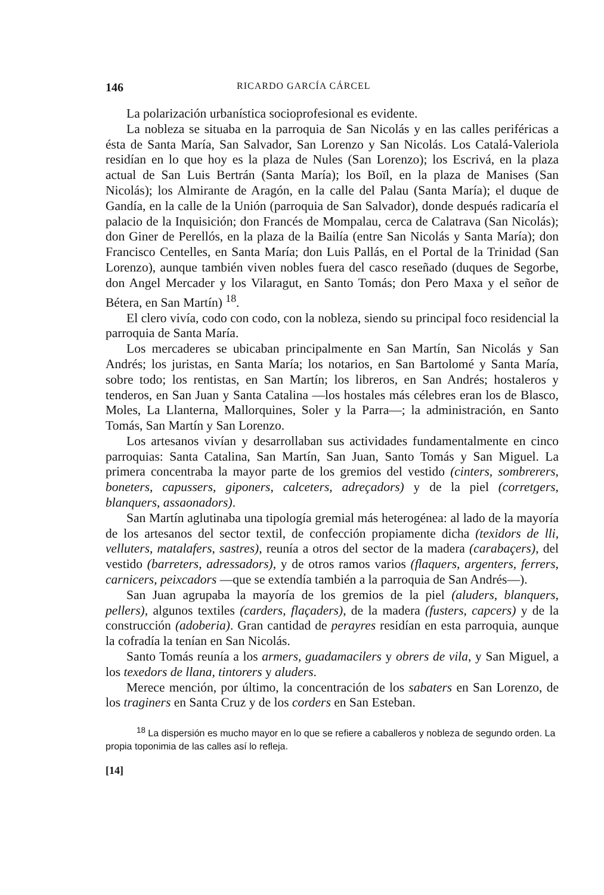146 RICARDO GARCÍA CÁRCEL
La polarización urbanística socioprofesional es evidente.
La nobleza se situaba en la parroquia de San Nicolás y en las calles periféricas a ésta de Santa María, San Salvador, San Lorenzo y San Nicolás. Los Catalá-Valeriola residían en lo que hoy es la plaza de Nules (San Lorenzo); los Escrivá, en la plaza actual de San Luis Bertrán (Santa María); los Boïl, en la plaza de Manises (San Nicolás); los Almirante de Aragón, en la calle del Palau (Santa María); el duque de Gandía, en la calle de la Unión (parroquia de San Salvador), donde después radicaría el palacio de la Inquisición; don Francés de Mompalau, cerca de Calatrava (San Nicolás); don Giner de Perellós, en la plaza de la Bailía (entre San Nicolás y Santa María); don Francisco Centelles, en Santa María; don Luis Pallás, en el Portal de la Trinidad (San Lorenzo), aunque también viven nobles fuera del casco reseñado (duques de Segorbe, don Angel Mercader y los Vilaragut, en Santo Tomás; don Pero Maxa y el señor de Bétera, en San Martín) <sup>18</sup>.
El clero vivía, codo con codo, con la nobleza, siendo su principal foco residencial la parroquia de Santa María.
Los mercaderes se ubicaban principalmente en San Martín, San Nicolás y San Andrés; los juristas, en Santa María; los notarios, en San Bartolomé y Santa María, sobre todo; los rentistas, en San Martín; los libreros, en San Andrés; hostaleros y tenderos, en San Juan y Santa Catalina —los hostales más célebres eran los de Blasco, Moles, La Llanterna, Mallorquines, Soler y la Parra—; la administración, en Santo Tomás, San Martín y San Lorenzo.
Los artesanos vivían y desarrollaban sus actividades fundamentalmente en cinco parroquias: Santa Catalina, San Martín, San Juan, Santo Tomás y San Miguel. La primera concentraba la mayor parte de los gremios del vestido (cinters, sombrerers, boneters, capussers, giponers, calceters, adreçadors) y de la piel (corretgers, blanquers, assaonadors).
San Martín aglutinaba una tipología gremial más heterogénea: al lado de la mayoría de los artesanos del sector textil, de confección propiamente dicha (texidors de lli, velluters, matalafers, sastres), reunía a otros del sector de la madera (carabaçers), del vestido (barreters, adressadors), y de otros ramos varios (flaquers, argenters, ferrers, carnicers, peixcadors —que se extendía también a la parroquia de San Andrés—).
San Juan agrupaba la mayoría de los gremios de la piel (aluders, blanquers, pellers), algunos textiles (carders, flaçaders), de la madera (fusters, capcers) y de la construcción (adoberia). Gran cantidad de perayres residían en esta parroquia, aunque la cofradía la tenían en San Nicolás.
Santo Tomás reunía a los armers, guadamacilers y obrers de vila, y San Miguel, a los texedors de llana, tintorers y aluders.
Merece mención, por último, la concentración de los sabaters en San Lorenzo, de los traginers en Santa Cruz y de los corders en San Esteban.
<sup>18</sup> La dispersión es mucho mayor en lo que se refiere a caballeros y nobleza de segundo orden. La propia toponimia de las calles así lo refleja.
[14]